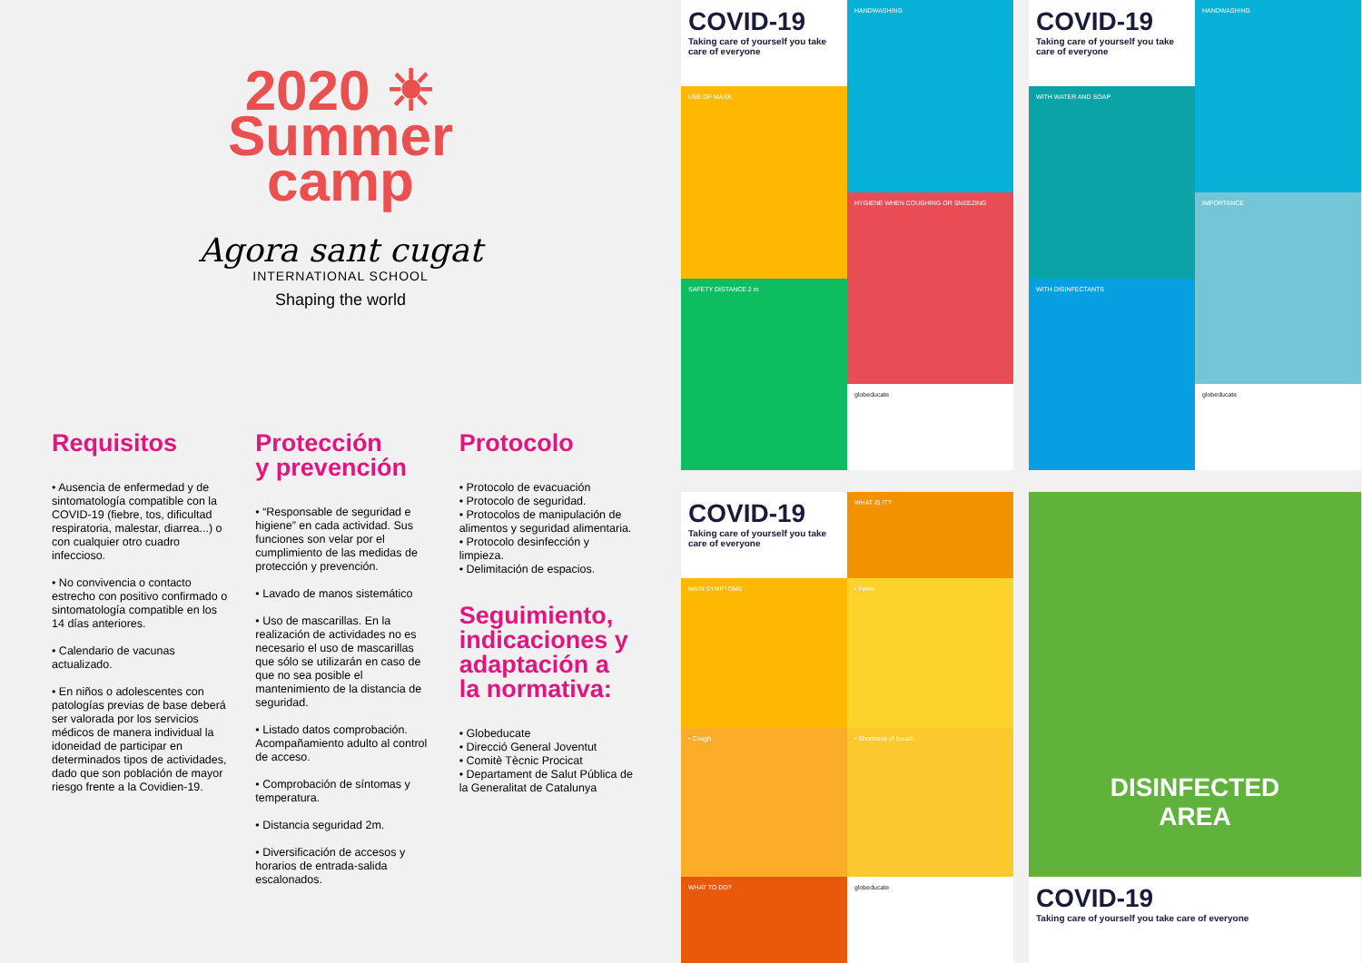2020 ☀
Summer
camp
Agora sant cugat
INTERNATIONAL SCHOOL
Shaping the world
Requisitos
• Ausencia de enfermedad y de sintomatología compatible con la COVID-19 (fiebre, tos, dificultad respiratoria, malestar, diarrea...) o con cualquier otro cuadro infeccioso.
• No convivencia o contacto estrecho con positivo confirmado o sintomatología compatible en los 14 días anteriores.
• Calendario de vacunas actualizado.
• En niños o adolescentes con patologías previas de base deberá ser valorada por los servicios médicos de manera individual la idoneidad de participar en determinados tipos de actividades, dado que son población de mayor riesgo frente a la Covidien-19.
Protección
y prevención
• “Responsable de seguridad e higiene” en cada actividad. Sus funciones son velar por el cumplimiento de las medidas de protección y prevención.
• Lavado de manos sistemático
• Uso de mascarillas. En la realización de actividades no es necesario el uso de mascarillas que sólo se utilizarán en caso de que no sea posible el mantenimiento de la distancia de seguridad.
• Listado datos comprobación. Acompañamiento adulto al control de acceso.
• Comprobación de síntomas y temperatura.
• Distancia seguridad 2m.
• Diversificación de accesos y horarios de entrada-salida escalonados.
Protocolo
• Protocolo de evacuación
• Protocolo de seguridad.
• Protocolos de manipulación de alimentos y seguridad alimentaria.
• Protocolo desinfección y limpieza.
• Delimitación de espacios.
Seguimiento, indicaciones y adaptación a la normativa:
• Globeducate
• Direcció General Joventut
• Comitè Tècnic Procicat
• Departament de Salut Pública de la Generalitat de Catalunya
COVID-19
Taking care of yourself you take care of everyone
USE OF MASK
SAFETY DISTANCE 2 m
HANDWASHING
HYGIENE WHEN COUGHING OR SNEEZING
globeducate
COVID-19
Taking care of yourself you take care of everyone
WITH WATER AND SOAP
WITH DISINFECTANTS
HANDWASHING
IMPORTANCE
globeducate
COVID-19
Taking care of yourself you take care of everyone
MAIN SYMPTOMS
• Cough
WHAT TO DO?
WHAT IS IT?
• Fever
• Shortness of breath
globeducate
DISINFECTED
AREA
COVID-19
Taking care of yourself you take care of everyone